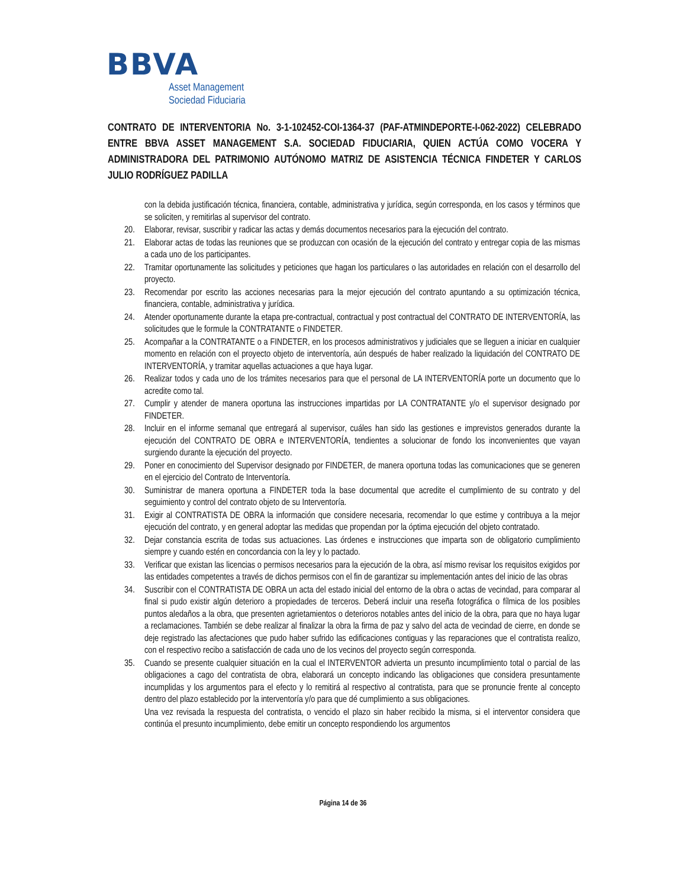BBVA
Asset Management
Sociedad Fiduciaria
CONTRATO DE INTERVENTORIA No. 3-1-102452-COI-1364-37 (PAF-ATMINDEPORTE-I-062-2022) CELEBRADO ENTRE BBVA ASSET MANAGEMENT S.A. SOCIEDAD FIDUCIARIA, QUIEN ACTÚA COMO VOCERA Y ADMINISTRADORA DEL PATRIMONIO AUTÓNOMO MATRIZ DE ASISTENCIA TÉCNICA FINDETER Y CARLOS JULIO RODRÍGUEZ PADILLA
con la debida justificación técnica, financiera, contable, administrativa y jurídica, según corresponda, en los casos y términos que se soliciten, y remitirlas al supervisor del contrato.
20. Elaborar, revisar, suscribir y radicar las actas y demás documentos necesarios para la ejecución del contrato.
21. Elaborar actas de todas las reuniones que se produzcan con ocasión de la ejecución del contrato y entregar copia de las mismas a cada uno de los participantes.
22. Tramitar oportunamente las solicitudes y peticiones que hagan los particulares o las autoridades en relación con el desarrollo del proyecto.
23. Recomendar por escrito las acciones necesarias para la mejor ejecución del contrato apuntando a su optimización técnica, financiera, contable, administrativa y jurídica.
24. Atender oportunamente durante la etapa pre-contractual, contractual y post contractual del CONTRATO DE INTERVENTORÍA, las solicitudes que le formule la CONTRATANTE o FINDETER.
25. Acompañar a la CONTRATANTE o a FINDETER, en los procesos administrativos y judiciales que se lleguen a iniciar en cualquier momento en relación con el proyecto objeto de interventoría, aún después de haber realizado la liquidación del CONTRATO DE INTERVENTORÍA, y tramitar aquellas actuaciones a que haya lugar.
26. Realizar todos y cada uno de los trámites necesarios para que el personal de LA INTERVENTORÍA porte un documento que lo acredite como tal.
27. Cumplir y atender de manera oportuna las instrucciones impartidas por LA CONTRATANTE y/o el supervisor designado por FINDETER.
28. Incluir en el informe semanal que entregará al supervisor, cuáles han sido las gestiones e imprevistos generados durante la ejecución del CONTRATO DE OBRA e INTERVENTORÍA, tendientes a solucionar de fondo los inconvenientes que vayan surgiendo durante la ejecución del proyecto.
29. Poner en conocimiento del Supervisor designado por FINDETER, de manera oportuna todas las comunicaciones que se generen en el ejercicio del Contrato de Interventoría.
30. Suministrar de manera oportuna a FINDETER toda la base documental que acredite el cumplimiento de su contrato y del seguimiento y control del contrato objeto de su Interventoría.
31. Exigir al CONTRATISTA DE OBRA la información que considere necesaria, recomendar lo que estime y contribuya a la mejor ejecución del contrato, y en general adoptar las medidas que propendan por la óptima ejecución del objeto contratado.
32. Dejar constancia escrita de todas sus actuaciones. Las órdenes e instrucciones que imparta son de obligatorio cumplimiento siempre y cuando estén en concordancia con la ley y lo pactado.
33. Verificar que existan las licencias o permisos necesarios para la ejecución de la obra, así mismo revisar los requisitos exigidos por las entidades competentes a través de dichos permisos con el fin de garantizar su implementación antes del inicio de las obras
34. Suscribir con el CONTRATISTA DE OBRA un acta del estado inicial del entorno de la obra o actas de vecindad, para comparar al final si pudo existir algún deterioro a propiedades de terceros. Deberá incluir una reseña fotográfica o fílmica de los posibles puntos aledaños a la obra, que presenten agrietamientos o deterioros notables antes del inicio de la obra, para que no haya lugar a reclamaciones. También se debe realizar al finalizar la obra la firma de paz y salvo del acta de vecindad de cierre, en donde se deje registrado las afectaciones que pudo haber sufrido las edificaciones contiguas y las reparaciones que el contratista realizo, con el respectivo recibo a satisfacción de cada uno de los vecinos del proyecto según corresponda.
35. Cuando se presente cualquier situación en la cual el INTERVENTOR advierta un presunto incumplimiento total o parcial de las obligaciones a cago del contratista de obra, elaborará un concepto indicando las obligaciones que considera presuntamente incumplidas y los argumentos para el efecto y lo remitirá al respectivo al contratista, para que se pronuncie frente al concepto dentro del plazo establecido por la interventoría y/o para que dé cumplimiento a sus obligaciones.
Una vez revisada la respuesta del contratista, o vencido el plazo sin haber recibido la misma, si el interventor considera que continúa el presunto incumplimiento, debe emitir un concepto respondiendo los argumentos
Página 14 de 36